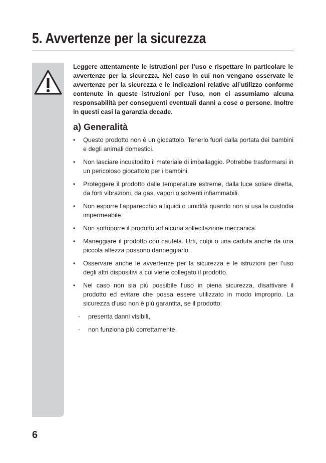5. Avvertenze per la sicurezza
Leggere attentamente le istruzioni per l’uso e rispettare in particolare le avvertenze per la sicurezza. Nel caso in cui non vengano osservate le avvertenze per la sicurezza e le indicazioni relative all’utilizzo conforme contenute in queste istruzioni per l’uso, non ci assumiamo alcuna responsabilità per conseguenti eventuali danni a cose o persone. Inoltre in questi casi la garanzia decade.
a) Generalità
• Questo prodotto non è un giocattolo. Tenerlo fuori dalla portata dei bambini e degli animali domestici.
• Non lasciare incustodito il materiale di imballaggio. Potrebbe trasformarsi in un pericoloso giocattolo per i bambini.
• Proteggere il prodotto dalle temperature estreme, dalla luce solare diretta, da forti vibrazioni, da gas, vapori o solventi infiammabili.
• Non esporre l’apparecchio a liquidi o umidità quando non si usa la custodia impermeabile.
• Non sottoporre il prodotto ad alcuna sollecitazione meccanica.
• Maneggiare il prodotto con cautela. Urti, colpi o una caduta anche da una piccola altezza possono danneggiarlo.
• Osservare anche le avvertenze per la sicurezza e le istruzioni per l’uso degli altri dispositivi a cui viene collegato il prodotto.
• Nel caso non sia più possibile l’uso in piena sicurezza, disattivare il prodotto ed evitare che possa essere utilizzato in modo improprio. La sicurezza d’uso non è più garantita, se il prodotto:
- presenta danni visibili,
- non funziona più correttamente,
6